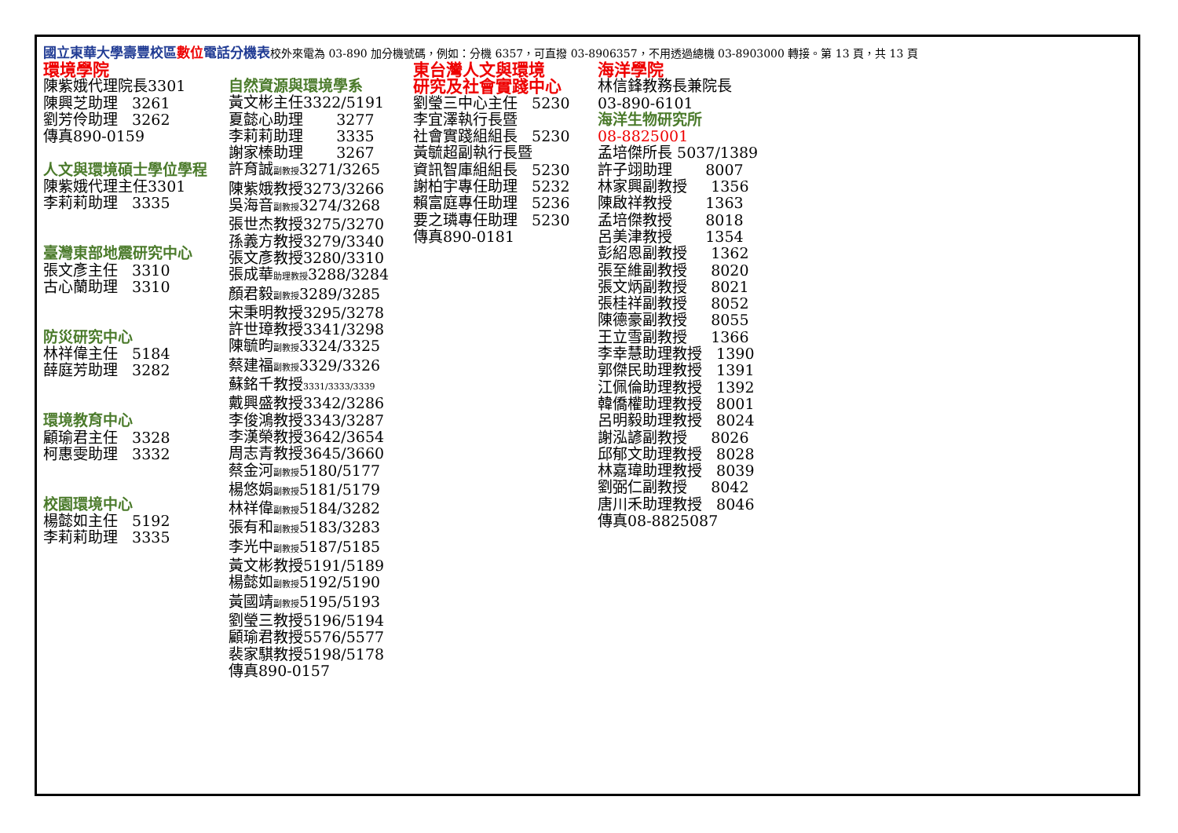國立東華大學壽豐校區 數位 電話分機表校外來電為 03-890 加分機號碼，例如：分機 6357，可直撥 03-8906357，不用透過總機 03-8903000 轉接。第 13 頁，共 13 頁
環境學院
陳紫娥代理院長3301 陳興芝助理 3261 劉芳伶助理 3262 傳真890-0159 人文與環境碩士學位學程 陳紫娥代理主任3301 李莉莉助理 3335 臺灣東部地震研究中心 張文彥主任 3310 古心蘭助理 3310 防災研究中心 林祥偉主任 5184 薛庭芳助理 3282 環境教育中心 顧瑜君主任 3328 柯惠雯助理 3332 校園環境中心 楊懿如主任 5192 李莉莉助理 3335
自然資源與環境學系 黃文彬主任3322/5191 夏懿心助理 3277 李莉莉助理 3335 謝家榛助理 3267 許育誠副教授3271/3265 陳紫娥教授3273/3266 吳海音副教授3274/3268 張世杰教授3275/3270 孫義方教授3279/3340 張文彥教授3280/3310 張成華助理教授3288/3284 顏君毅副教授3289/3285 宋秉明教授3295/3278 許世璋教授3341/3298 陳毓昀副教授3324/3325 蔡建福副教授3329/3326 蘇銘千教授3331/3333/3339 戴興盛教授3342/3286 李俊鴻教授3343/3287 李漢榮教授3642/3654 周志青教授3645/3660 蔡金河副教授5180/5177 楊悠娟副教授5181/5179 林祥偉副教授5184/3282 張有和副教授5183/3283 李光中副教授5187/5185 黃文彬教授5191/5189 楊懿如副教授5192/5190 黃國靖副教授5195/5193 劉瑩三教授5196/5194 顧瑜君教授5576/5577 裴家騏教授5198/5178 傳真890-0157
東台灣人文與環境 研究及社會實踐中心
劉瑩三中心主任 5230 李宜澤執行長暨 社會實踐組組長 5230 黃毓超副執行長暨 資訊智庫組組長 5230 謝柏宇專任助理 5232 賴富庭專任助理 5236 要之璘專任助理 5230 傳真890-0181
海洋學院
林信鋒教務長兼院長 03-890-6101 海洋生物研究所 08-8825001 孟培傑所長 5037/1389 許子翊助理 8007 林家興副教授 1356 陳啟祥教授 1363 孟培傑教授 8018 呂美津教授 1354 彭紹恩副教授 1362 張至維副教授 8020 張文炳副教授 8021 張桂祥副教授 8052 陳德豪副教授 8055 王立雪副教授 1366 李幸慧助理教授 1390 郭傑民助理教授 1391 江佩倫助理教授 1392 韓僑權助理教授 8001 呂明毅助理教授 8024 謝泓諺副教授 8026 邱郁文助理教授 8028 林嘉瑋助理教授 8039 劉弼仁副教授 8042 唐川禾助理教授 8046 傳真08-8825087